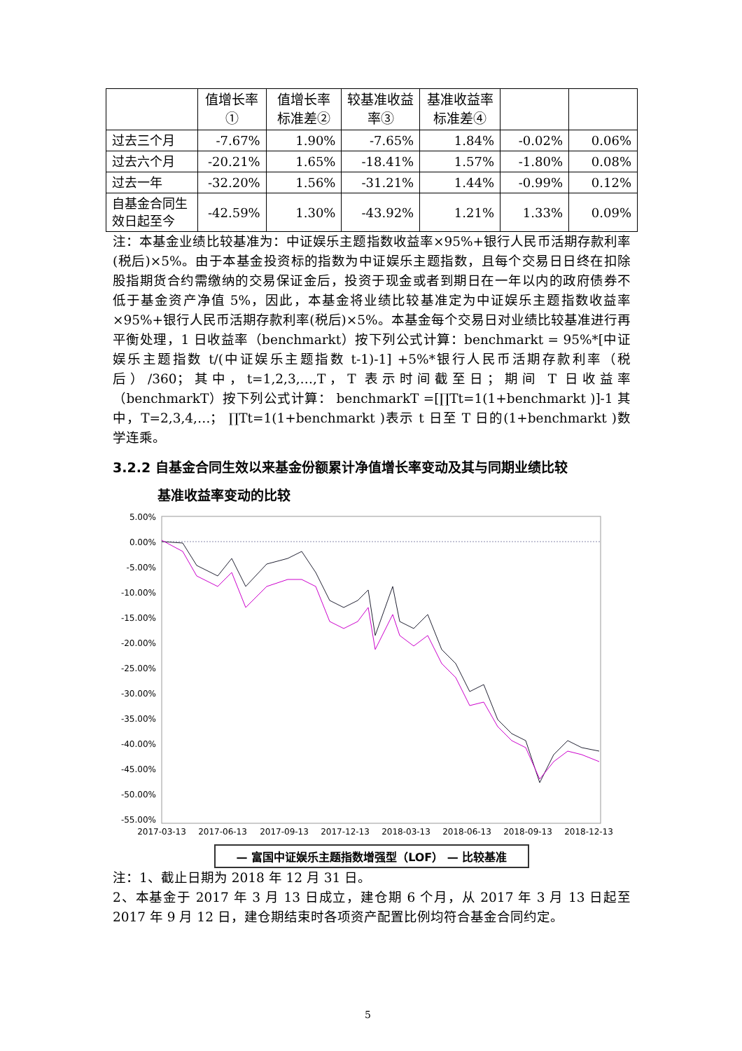| | 值增长率① | 值增长率标准差② | 较基准收益率③ | 基准收益率标准差④ | | |
| --- | --- | --- | --- | --- | --- | --- |
| 过去三个月 | -7.67% | 1.90% | -7.65% | 1.84% | -0.02% | 0.06% |
| 过去六个月 | -20.21% | 1.65% | -18.41% | 1.57% | -1.80% | 0.08% |
| 过去一年 | -32.20% | 1.56% | -31.21% | 1.44% | -0.99% | 0.12% |
| 自基金合同生效日起至今 | -42.59% | 1.30% | -43.92% | 1.21% | 1.33% | 0.09% |
注：本基金业绩比较基准为：中证娱乐主题指数收益率×95%+银行人民币活期存款利率(税后)×5%。由于本基金投资标的指数为中证娱乐主题指数，且每个交易日日终在扣除股指期货合约需缴纳的交易保证金后，投资于现金或者到期日在一年以内的政府债券不低于基金资产净值 5%，因此，本基金将业绩比较基准定为中证娱乐主题指数收益率×95%+银行人民币活期存款利率(税后)×5%。本基金每个交易日对业绩比较基准进行再平衡处理，1 日收益率（benchmarkt）按下列公式计算：benchmarkt = 95%*[中证娱乐主题指数 t/(中证娱乐主题指数 t-1)-1] +5%*银行人民币活期存款利率（税后）/360；其中，t=1,2,3,…,T，T 表示时间截至日；期间 T 日收益率（benchmarkT）按下列公式计算： benchmarkT =[∏Tt=1(1+benchmarkt )]-1 其中，T=2,3,4,…； ∏Tt=1(1+benchmarkt )表示 t 日至 T 日的(1+benchmarkt )数学连乘。
3.2.2 自基金合同生效以来基金份额累计净值增长率变动及其与同期业绩比较
基准收益率变动的比较
5.00%
0.00%
-5.00%
-10.00%
-15.00%
-20.00%
-25.00%
-30.00%
-35.00%
-40.00%
-45.00%
-50.00%
-55.00%
2017-03-13
2017-06-13
2017-09-13
2017-12-13
2018-03-13
2018-06-13
2018-09-13
2018-12-13
— 富国中证娱乐主题指数增强型（LOF） — 比较基准
注：1、截止日期为 2018 年 12 月 31 日。
2、本基金于 2017 年 3 月 13 日成立，建仓期 6 个月，从 2017 年 3 月 13 日起至 2017 年 9 月 12 日，建仓期结束时各项资产配置比例均符合基金合同约定。
5